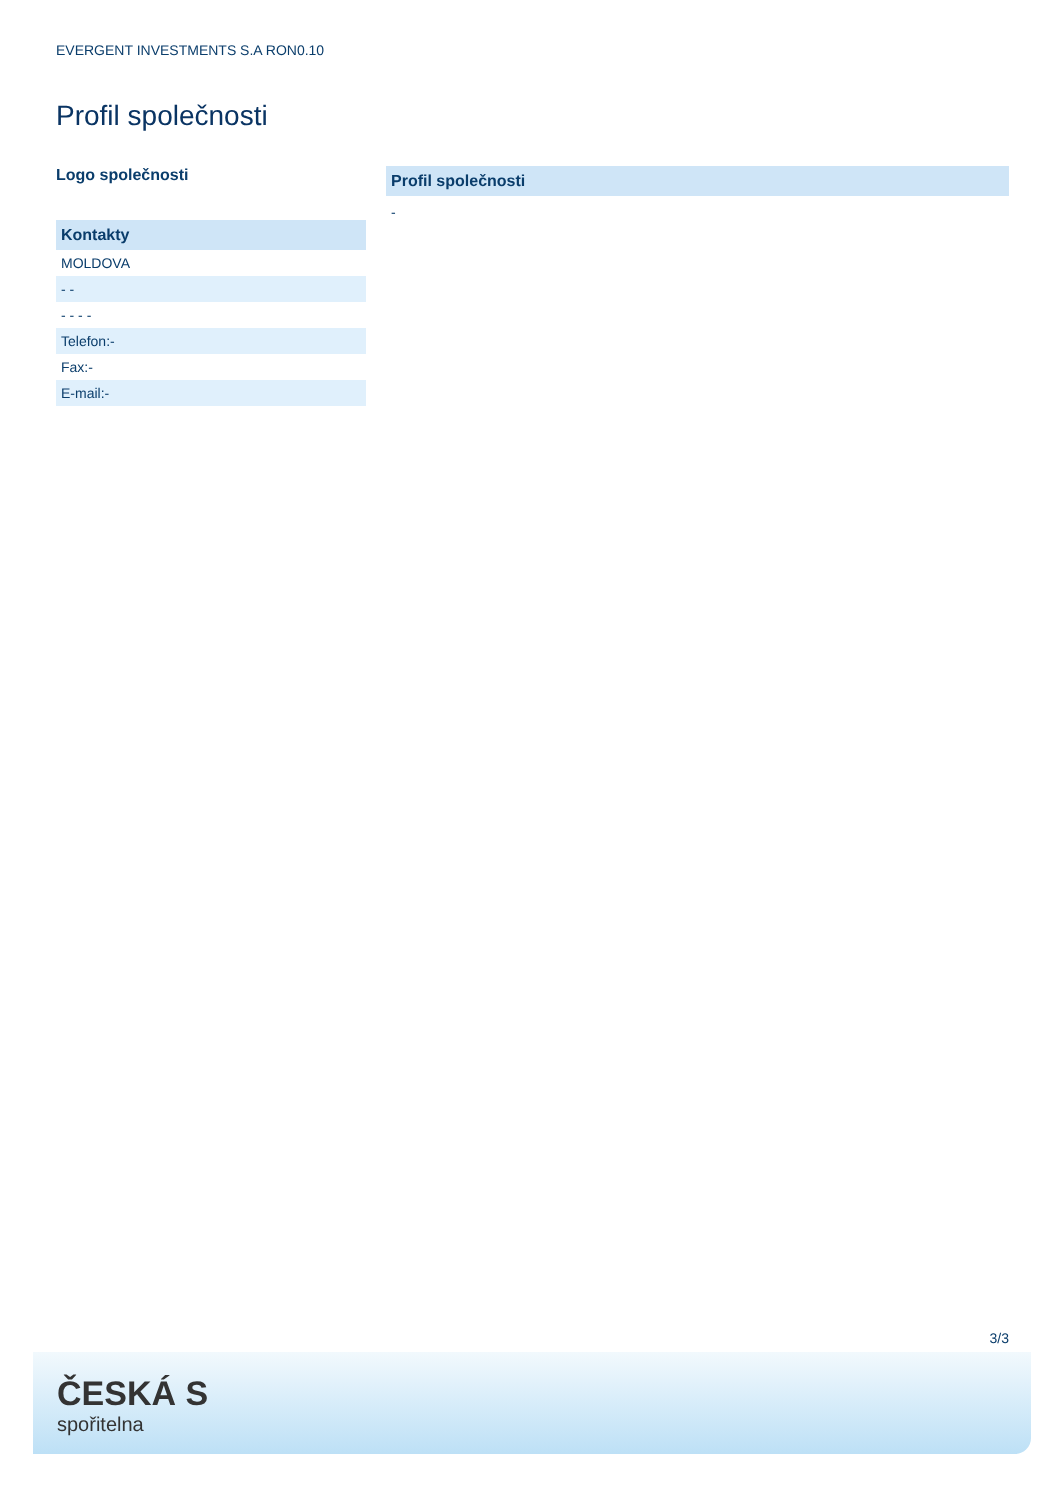EVERGENT INVESTMENTS S.A RON0.10
Profil společnosti
Logo společnosti
| Kontakty |
| --- |
| MOLDOVA |
| - - |
| - - - - |
| Telefon:- |
| Fax:- |
| E-mail:- |
Profil společnosti
-
3/3
ČESKÁ S
spořitelna